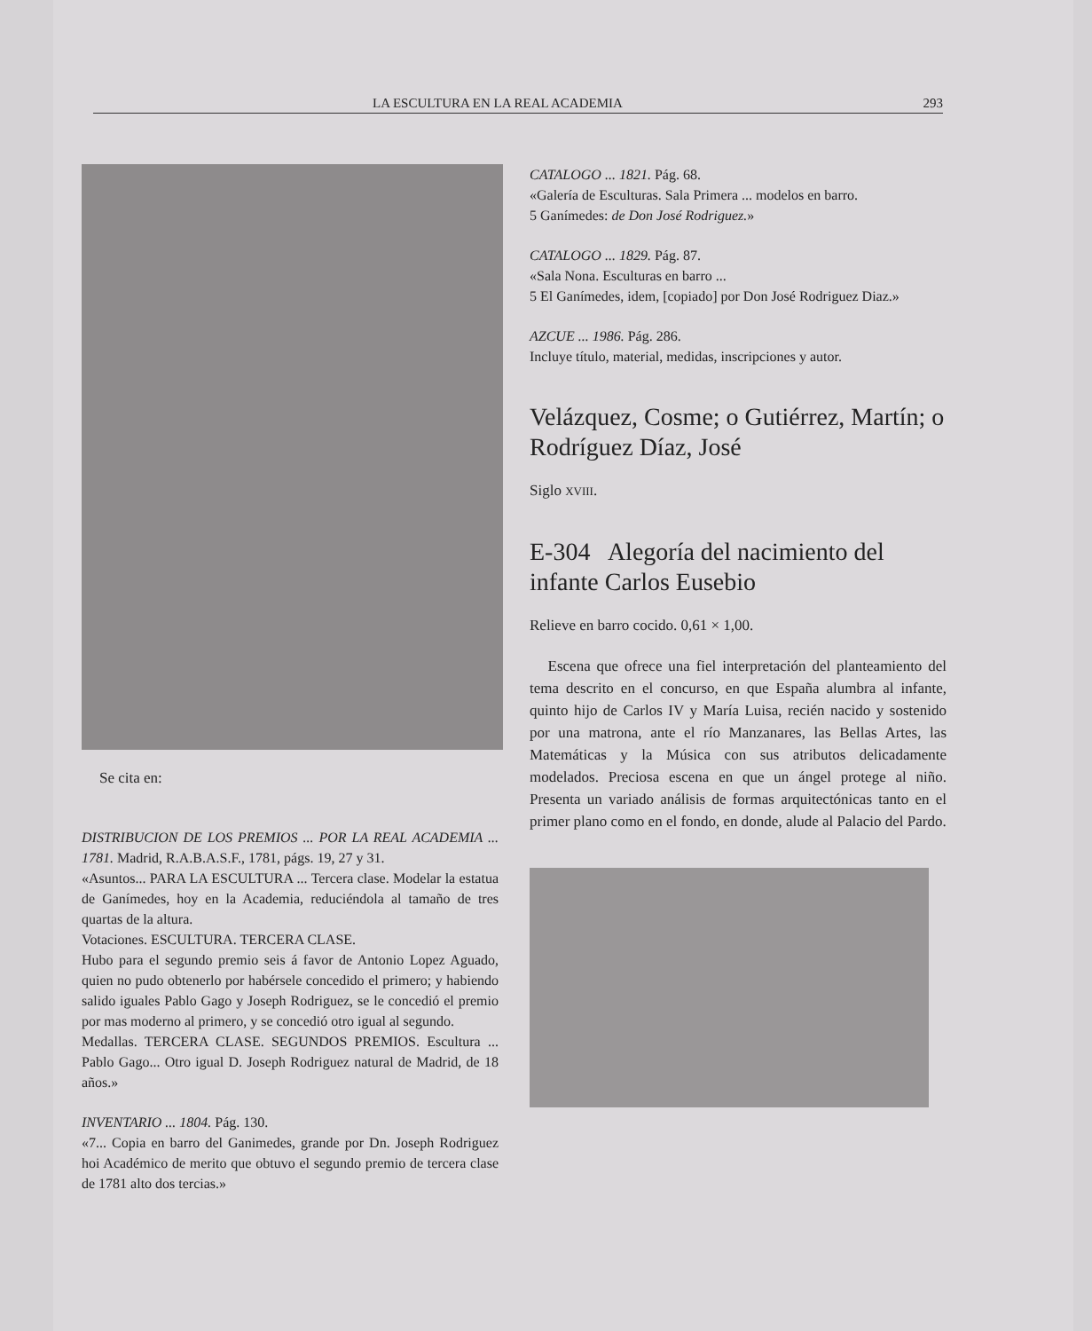LA ESCULTURA EN LA REAL ACADEMIA 293
Se cita en:
DISTRIBUCION DE LOS PREMIOS ... POR LA REAL ACADEMIA ... 1781. Madrid, R.A.B.A.S.F., 1781, págs. 19, 27 y 31.
«Asuntos... PARA LA ESCULTURA ... Tercera clase. Modelar la estatua de Ganímedes, hoy en la Academia, reduciéndola al tamaño de tres quartas de la altura.
Votaciones. ESCULTURA. TERCERA CLASE.
Hubo para el segundo premio seis á favor de Antonio Lopez Aguado, quien no pudo obtenerlo por habérsele concedido el primero; y habiendo salido iguales Pablo Gago y Joseph Rodriguez, se le concedió el premio por mas moderno al primero, y se concedió otro igual al segundo.
Medallas. TERCERA CLASE. SEGUNDOS PREMIOS. Escultura ... Pablo Gago... Otro igual D. Joseph Rodriguez natural de Madrid, de 18 años.»
INVENTARIO ... 1804. Pág. 130.
«7... Copia en barro del Ganimedes, grande por Dn. Joseph Rodriguez hoi Académico de merito que obtuvo el segundo premio de tercera clase de 1781 alto dos tercias.»
CATALOGO ... 1821. Pág. 68.
«Galería de Esculturas. Sala Primera ... modelos en barro.
5 Ganímedes: de Don José Rodriguez.»
CATALOGO ... 1829. Pág. 87.
«Sala Nona. Esculturas en barro ...
5 El Ganímedes, idem, [copiado] por Don José Rodriguez Diaz.»
AZCUE ... 1986. Pág. 286.
Incluye título, material, medidas, inscripciones y autor.
Velázquez, Cosme; o Gutiérrez, Martín; o Rodríguez Díaz, José
Siglo XVIII.
E-304 Alegoría del nacimiento del infante Carlos Eusebio
Relieve en barro cocido. 0,61 × 1,00.
Escena que ofrece una fiel interpretación del planteamiento del tema descrito en el concurso, en que España alumbra al infante, quinto hijo de Carlos IV y María Luisa, recién nacido y sostenido por una matrona, ante el río Manzanares, las Bellas Artes, las Matemáticas y la Música con sus atributos delicadamente modelados. Preciosa escena en que un ángel protege al niño. Presenta un variado análisis de formas arquitectónicas tanto en el primer plano como en el fondo, en donde, alude al Palacio del Pardo.